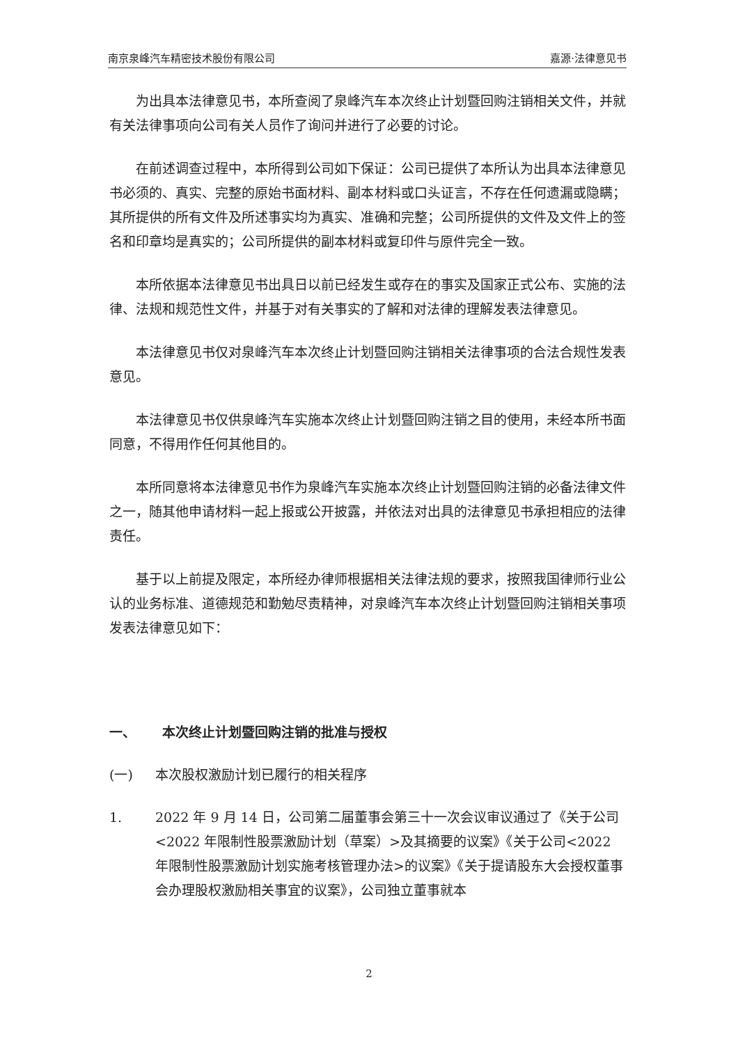南京泉峰汽车精密技术股份有限公司 嘉源·法律意见书
为出具本法律意见书，本所查阅了泉峰汽车本次终止计划暨回购注销相关文件，并就有关法律事项向公司有关人员作了询问并进行了必要的讨论。
在前述调查过程中，本所得到公司如下保证：公司已提供了本所认为出具本法律意见书必须的、真实、完整的原始书面材料、副本材料或口头证言，不存在任何遗漏或隐瞒；其所提供的所有文件及所述事实均为真实、准确和完整；公司所提供的文件及文件上的签名和印章均是真实的；公司所提供的副本材料或复印件与原件完全一致。
本所依据本法律意见书出具日以前已经发生或存在的事实及国家正式公布、实施的法律、法规和规范性文件，并基于对有关事实的了解和对法律的理解发表法律意见。
本法律意见书仅对泉峰汽车本次终止计划暨回购注销相关法律事项的合法合规性发表意见。
本法律意见书仅供泉峰汽车实施本次终止计划暨回购注销之目的使用，未经本所书面同意，不得用作任何其他目的。
本所同意将本法律意见书作为泉峰汽车实施本次终止计划暨回购注销的必备法律文件之一，随其他申请材料一起上报或公开披露，并依法对出具的法律意见书承担相应的法律责任。
基于以上前提及限定，本所经办律师根据相关法律法规的要求，按照我国律师行业公认的业务标准、道德规范和勤勉尽责精神，对泉峰汽车本次终止计划暨回购注销相关事项发表法律意见如下：
一、 本次终止计划暨回购注销的批准与授权
(一) 本次股权激励计划已履行的相关程序
1. 2022 年 9 月 14 日，公司第二届董事会第三十一次会议审议通过了《关于公司<2022 年限制性股票激励计划（草案）>及其摘要的议案》《关于公司<2022 年限制性股票激励计划实施考核管理办法>的议案》《关于提请股东大会授权董事会办理股权激励相关事宜的议案》，公司独立董事就本
2